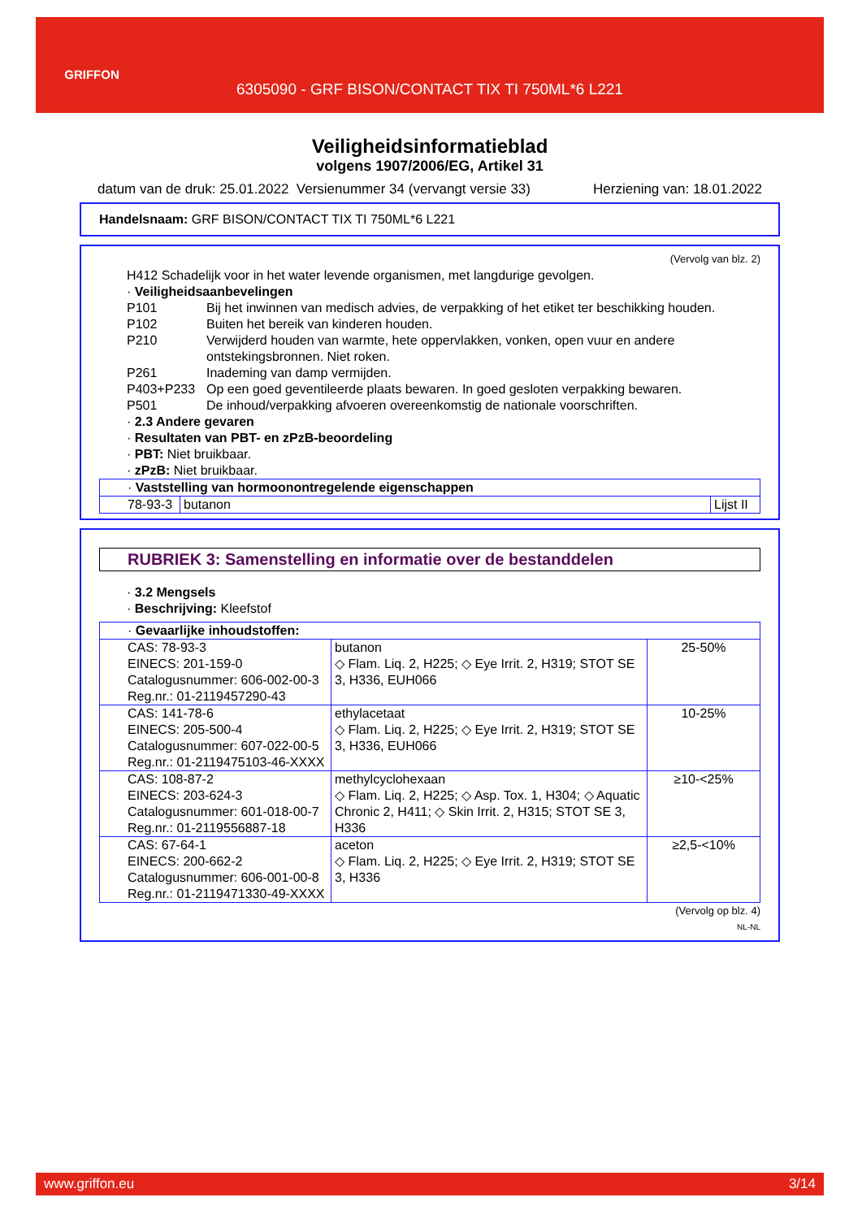GRIFFON
6305090 - GRF BISON/CONTACT TIX TI 750ML*6 L221
Veiligheidsinformatieblad
volgens 1907/2006/EG, Artikel 31
datum van de druk: 25.01.2022 Versienummer 34 (vervangt versie 33) Herziening van: 18.01.2022
Handelsnaam: GRF BISON/CONTACT TIX TI 750ML*6 L221
(Vervolg van blz. 2)
H412 Schadelijk voor in het water levende organismen, met langdurige gevolgen.
· Veiligheidsaanbevelingen
P101 Bij het inwinnen van medisch advies, de verpakking of het etiket ter beschikking houden.
P102 Buiten het bereik van kinderen houden.
P210 Verwijderd houden van warmte, hete oppervlakken, vonken, open vuur en andere ontstekingsbronnen. Niet roken.
P261 Inademing van damp vermijden.
P403+P233 Op een goed geventileerde plaats bewaren. In goed gesloten verpakking bewaren.
P501 De inhoud/verpakking afvoeren overeenkomstig de nationale voorschriften.
· 2.3 Andere gevaren
· Resultaten van PBT- en zPzB-beoordeling
· PBT: Niet bruikbaar.
· zPzB: Niet bruikbaar.
| · Vaststelling van hormoonontregelende eigenschappen | | |
| 78-93-3 | butanon | Lijst II |
RUBRIEK 3: Samenstelling en informatie over de bestanddelen
· 3.2 Mengsels
· Beschrijving: Kleefstof
| · Gevaarlijke inhoudstoffen: | | |
| CAS: 78-93-3 EINECS: 201-159-0 Catalogusnummer: 606-002-00-3 Reg.nr.: 01-2119457290-43 | butanon ◇ Flam. Liq. 2, H225; ◇ Eye Irrit. 2, H319; STOT SE 3, H336, EUH066 | 25-50% |
| CAS: 141-78-6 EINECS: 205-500-4 Catalogusnummer: 607-022-00-5 Reg.nr.: 01-2119475103-46-XXXX | ethylacetaat ◇ Flam. Liq. 2, H225; ◇ Eye Irrit. 2, H319; STOT SE 3, H336, EUH066 | 10-25% |
| CAS: 108-87-2 EINECS: 203-624-3 Catalogusnummer: 601-018-00-7 Reg.nr.: 01-2119556887-18 | methylcyclohexaan ◇ Flam. Liq. 2, H225; ◇ Asp. Tox. 1, H304; ◇ Aquatic Chronic 2, H411; ◇ Skin Irrit. 2, H315; STOT SE 3, H336 | ≥10-<25% |
| CAS: 67-64-1 EINECS: 200-662-2 Catalogusnummer: 606-001-00-8 Reg.nr.: 01-2119471330-49-XXXX | aceton ◇ Flam. Liq. 2, H225; ◇ Eye Irrit. 2, H319; STOT SE 3, H336 | ≥2,5-<10% |
(Vervolg op blz. 4)
NL-NL
www.griffon.eu 3/14